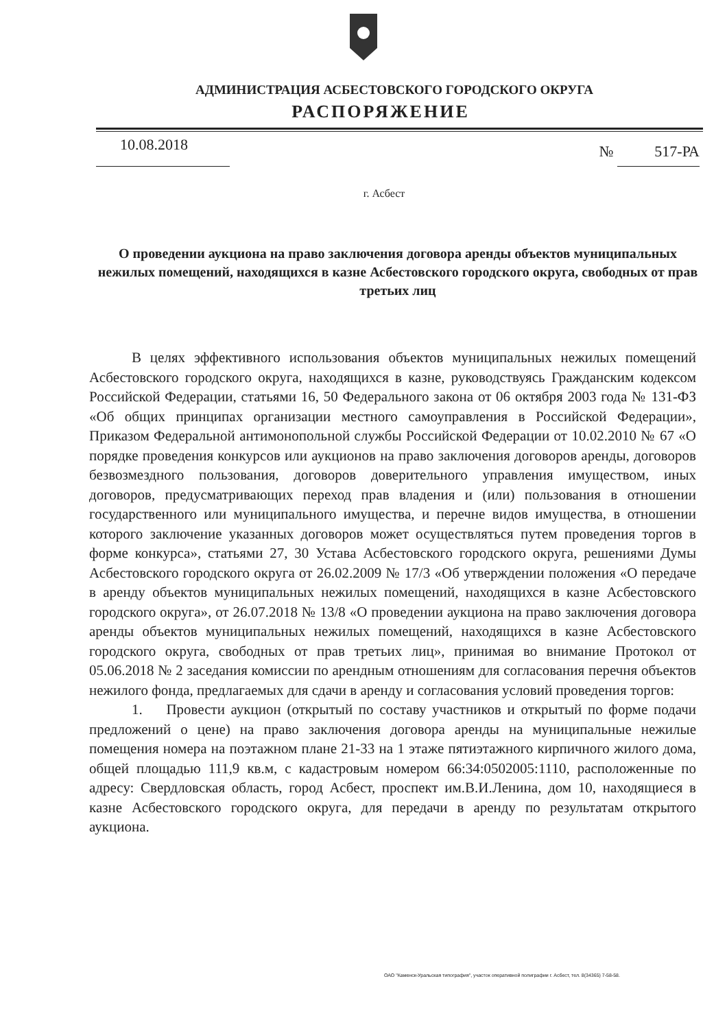АДМИНИСТРАЦИЯ АСБЕСТОВСКОГО ГОРОДСКОГО ОКРУГА
РАСПОРЯЖЕНИЕ
10.08.2018
№ 517-РА
г. Асбест
О проведении аукциона на право заключения договора аренды объектов муниципальных нежилых помещений, находящихся в казне Асбестовского городского округа, свободных от прав третьих лиц
В целях эффективного использования объектов муниципальных нежилых помещений Асбестовского городского округа, находящихся в казне, руководствуясь Гражданским кодексом Российской Федерации, статьями 16, 50 Федерального закона от 06 октября 2003 года № 131-ФЗ «Об общих принципах организации местного самоуправления в Российской Федерации», Приказом Федеральной антимонопольной службы Российской Федерации от 10.02.2010 № 67 «О порядке проведения конкурсов или аукционов на право заключения договоров аренды, договоров безвозмездного пользования, договоров доверительного управления имуществом, иных договоров, предусматривающих переход прав владения и (или) пользования в отношении государственного или муниципального имущества, и перечне видов имущества, в отношении которого заключение указанных договоров может осуществляться путем проведения торгов в форме конкурса», статьями 27, 30 Устава Асбестовского городского округа, решениями Думы Асбестовского городского округа от 26.02.2009 № 17/3 «Об утверждении положения «О передаче в аренду объектов муниципальных нежилых помещений, находящихся в казне Асбестовского городского округа», от 26.07.2018 № 13/8 «О проведении аукциона на право заключения договора аренды объектов муниципальных нежилых помещений, находящихся в казне Асбестовского городского округа, свободных от прав третьих лиц», принимая во внимание Протокол от 05.06.2018 № 2 заседания комиссии по арендным отношениям для согласования перечня объектов нежилого фонда, предлагаемых для сдачи в аренду и согласования условий проведения торгов:
1. Провести аукцион (открытый по составу участников и открытый по форме подачи предложений о цене) на право заключения договора аренды на муниципальные нежилые помещения номера на поэтажном плане 21-33 на 1 этаже пятиэтажного кирпичного жилого дома, общей площадью 111,9 кв.м, с кадастровым номером 66:34:0502005:1110, расположенные по адресу: Свердловская область, город Асбест, проспект им.В.И.Ленина, дом 10, находящиеся в казне Асбестовского городского округа, для передачи в аренду по результатам открытого аукциона.
ОАО "Каменск-Уральская типография", участок оперативной полиграфии г. Асбест, тел. 8(34365) 7-58-58.